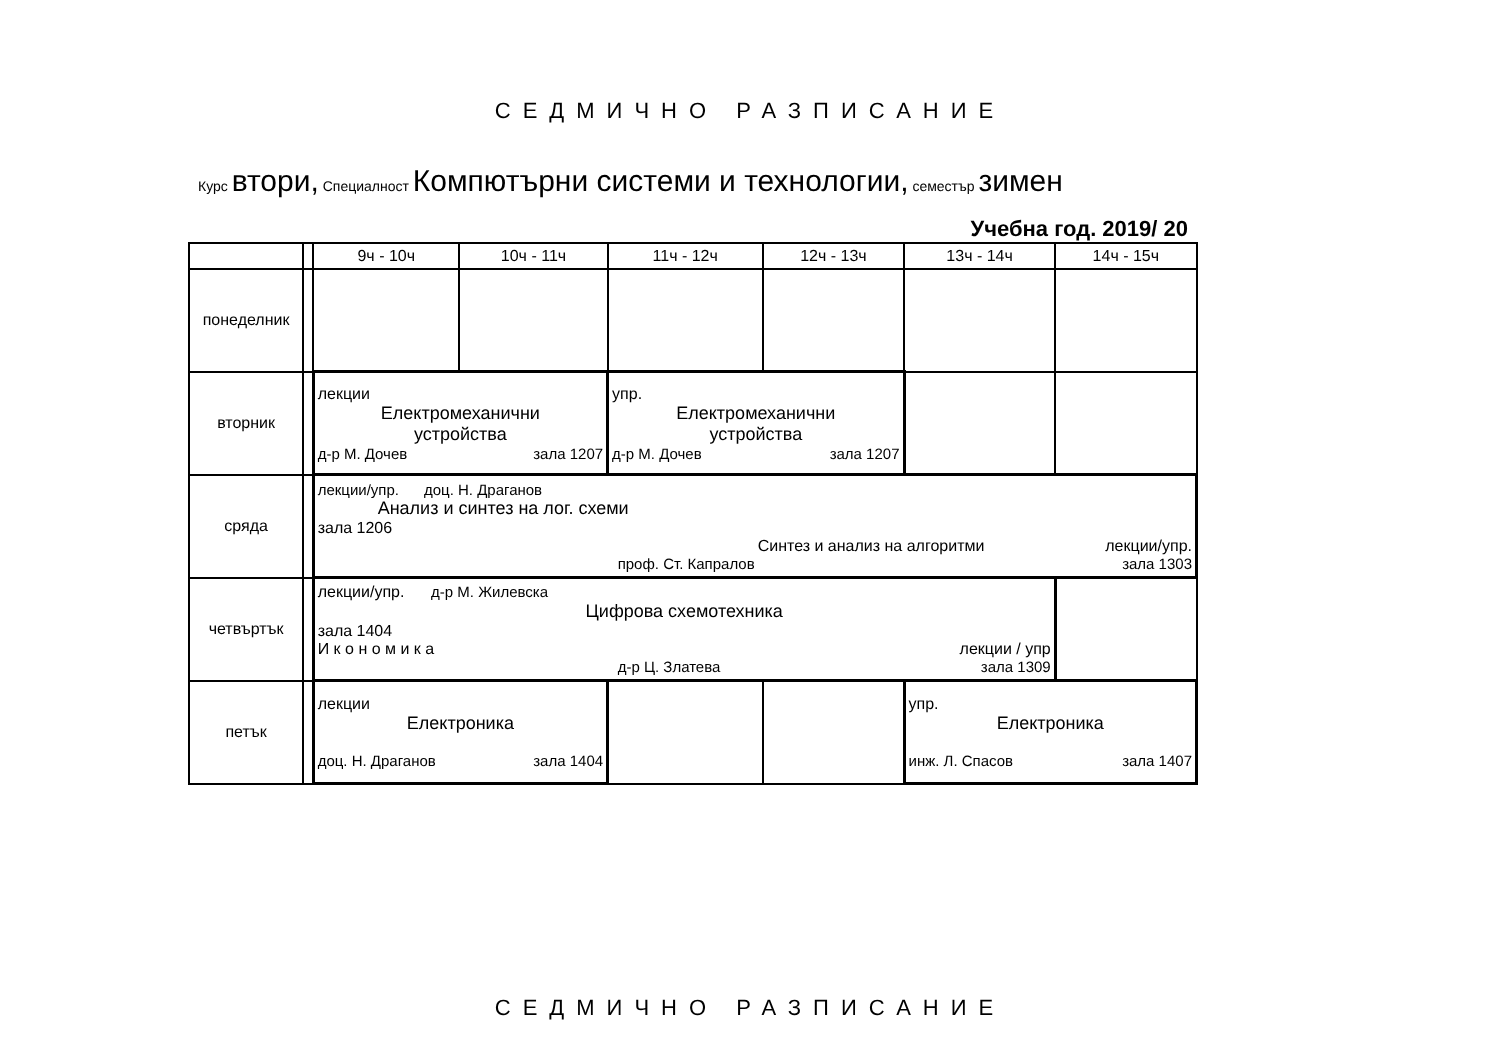СЕДМИЧНО РАЗПИСАНИЕ
Курс втори, Специалност Компютърни системи и технологии, семестър зимен
Учебна год. 2019/ 20
| | | 9ч - 10ч | 10ч - 11ч | 11ч - 12ч | 12ч - 13ч | 13ч - 14ч | 14ч - 15ч |
| --- | --- | --- | --- | --- | --- | --- | --- |
| понеделник | | | | | | | |
| вторник | | лекции Електромеханични устройства д-р М. Дочев зала 1207 | | упр. Електромеханични устройства д-р М. Дочев зала 1207 | | | |
| сряда | | лекции/упр. доц. Н. Драганов Анализ и синтез на лог. схеми зала 1206 Синтез и анализ на алгоритми лекции/упр. проф. Ст. Капралов зала 1303 | | | | | |
| четвъртък | | лекции/упр. д-р М. Жилевска Цифрова схемотехника зала 1404 И к о н о м и к а лекции / упр д-р Ц. Златева зала 1309 | | | | | |
| петък | | лекции Електроника доц. Н. Драганов зала 1404 | | | | упр. Електроника инж. Л. Спасов зала 1407 | |
СЕДМИЧНО РАЗПИСАНИЕ